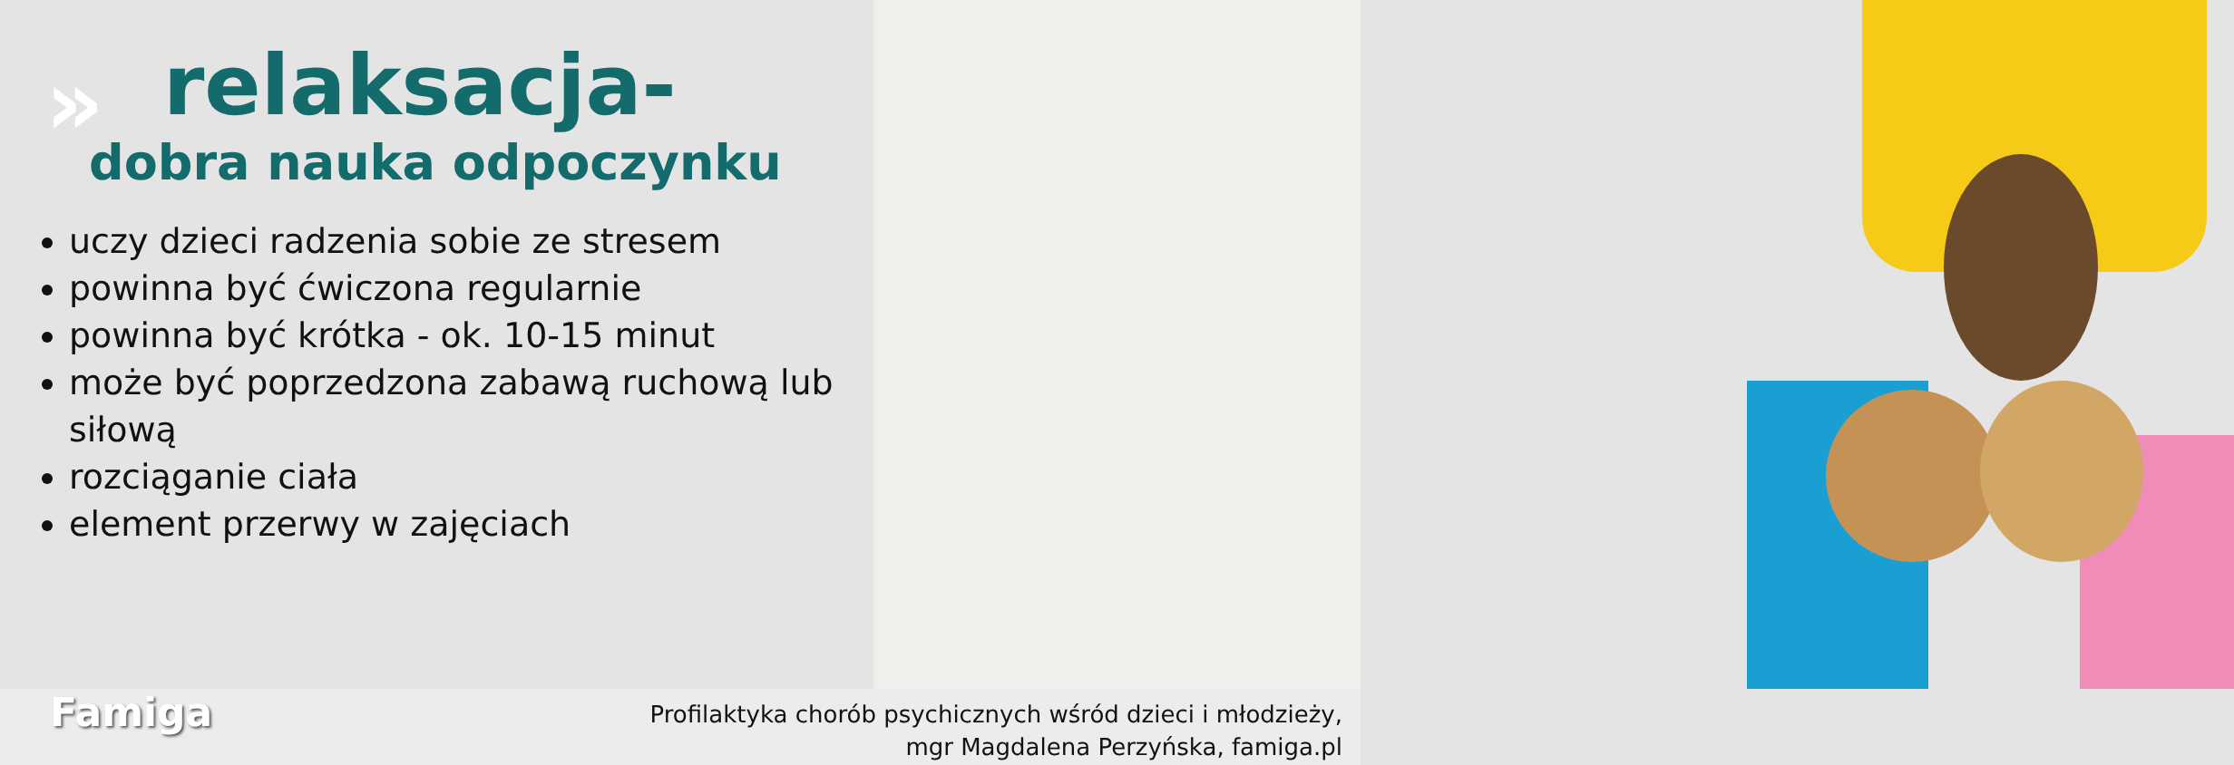»
relaksacja-
dobra nauka odpoczynku
uczy dzieci radzenia sobie ze stresem
powinna być ćwiczona regularnie
powinna być krótka - ok. 10-15 minut
może być poprzedzona zabawą ruchową lub siłową
rozciąganie ciała
element przerwy w zajęciach
Famiga
Profilaktyka chorób psychicznych wśród dzieci i młodzieży,
mgr Magdalena Perzyńska, famiga.pl